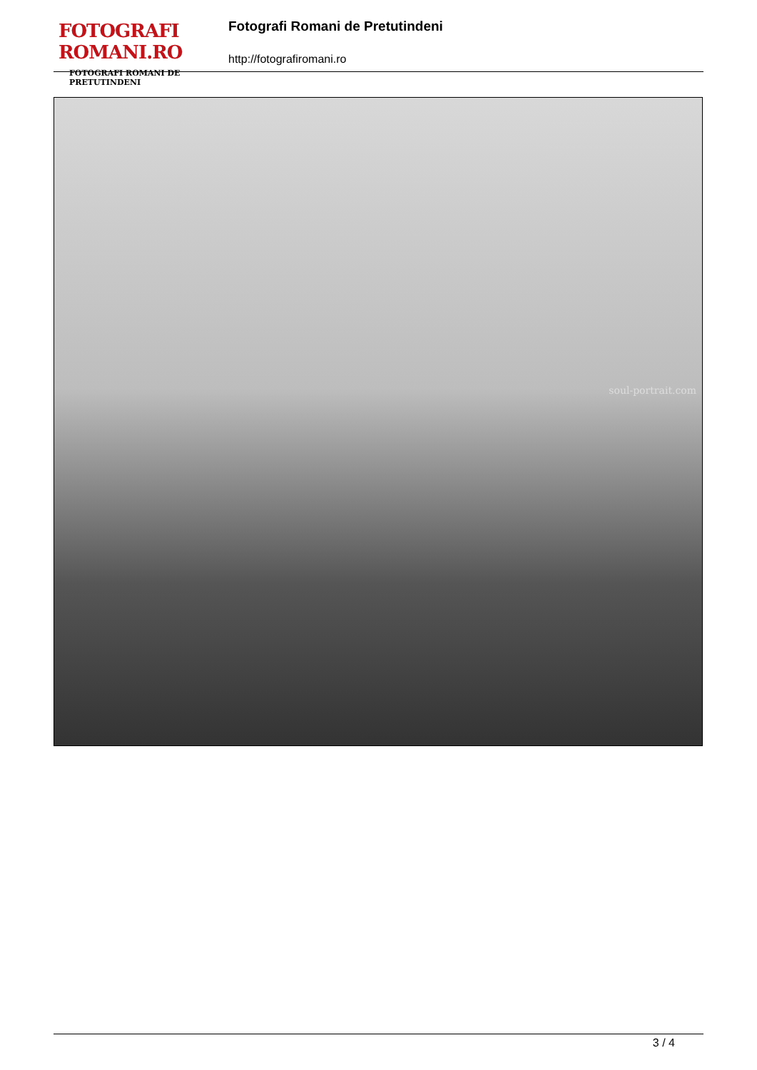FOTOGRAFI ROMANI.RO
FOTOGRAFI ROMANI DE PRETUTINDENI
Fotografi Romani de Pretutindeni
http://fotografiromani.ro
soul-portrait.com
3 / 4